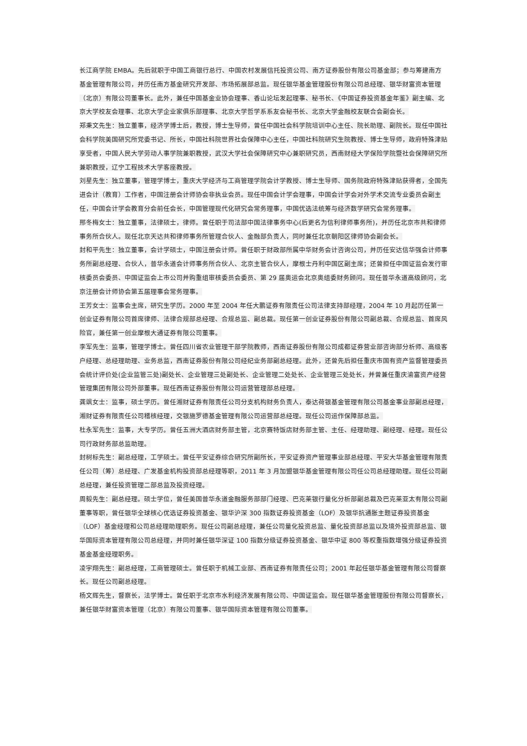长江商学院 EMBA。先后就职于中国工商银行总行、中国农村发展信托投资公司、南方证券股份有限公司基金部；参与筹建南方基金管理有限公司，并历任南方基金研究开发部、市场拓展部总监。现任银华基金管理股份有限公司总经理、银华财富资本管理（北京）有限公司董事长。此外，兼任中国基金业协会理事、香山论坛发起理事、秘书长、《中国证券投资基金年鉴》副主编、北京大学校友会理事、北京大学企业家俱乐部理事、北京大学哲学系系友会秘书长、北京大学金融校友联合会副会长。
郑秉文先生：独立董事，经济学博士后，教授，博士生导师，曾任中国社会科学院培训中心主任、院长助理、副院长。现任中国社会科学院美国研究所党委书记、所长，中国社科院世界社会保障中心主任，中国社科院研究生院教授、博士生导师，政府特殊津贴享受者，中国人民大学劳动人事学院兼职教授，武汉大学社会保障研究中心兼职研究员，西南财经大学保险学院暨社会保障研究所兼职教授，辽宁工程技术大学客座教授。
刘星先生：独立董事，管理学博士，重庆大学经济与工商管理学院会计学教授、博士生导师、国务院政府特殊津贴获得者，全国先进会计（教育）工作者，中国注册会计师协会非执业会员。现任中国会计学会理事，中国会计学会对外学术交流专业委员会副主任，中国会计学会教育分会前任会长，中国管理现代化研究会常务理事，中国优选法统筹与经济数学研究会常务理事。
邢冬梅女士：独立董事，法律硕士，律师。曾任职于司法部中国法律事务中心(后更名为信利律师事务所)，并历任北京市共和律师事务所合伙人。现任北京天达共和律师事务所管理合伙人、金融部负责人，同时兼任北京朝阳区律师协会副会长。
封和平先生：独立董事，会计学硕士，中国注册会计师。曾任职于财政部所属中华财务会计咨询公司，并历任安达信华强会计师事务所副总经理、合伙人，普华永道会计师事务所合伙人、北京主管合伙人，摩根士丹利中国区副主席；还曾担任中国证监会发行审核委员会委员、中国证监会上市公司并购重组审核委员会委员、第 29 届奥运会北京奥组委财务顾问。现任普华永道高级顾问，北京注册会计师协会第五届理事会常务理事。
王芳女士：监事会主席，研究生学历。2000 年至 2004 年任大鹏证券有限责任公司法律支持部经理，2004 年 10 月起历任第一创业证券有限公司首席律师、法律合规部总经理、合规总监、副总裁。现任第一创业证券股份有限公司副总裁、合规总监、首席风险官，兼任第一创业摩根大通证券有限公司董事。
李军先生：监事，管理学博士。曾任四川省农业管理干部学院教师，西南证券股份有限公司成都证券营业部咨询部分析师、高级客户经理、总经理助理、业务总监，西南证券股份有限公司经纪业务部副总经理。此外，还曾先后担任重庆市国有资产监督管理委员会统计评价处(企业监管三处)副处长、企业管理三处副处长、企业管理二处处长、企业管理三处处长，并曾兼任重庆渝富资产经营管理集团有限公司外部董事。现任西南证券股份有限公司运营管理部总经理。
龚飒女士：监事，硕士学历。曾任湘财证券有限责任公司分支机构财务负责人，泰达荷银基金管理有限公司基金事业部副总经理，湘财证券有限责任公司稽核经理，交银施罗德基金管理有限公司运营部总经理。现任公司运作保障部总监。
杜永军先生：监事，大专学历。曾任五洲大酒店财务部主管，北京赛特饭店财务部主管、主任、经理助理、副经理、经理。现任公司行政财务部总监助理。
封树标先生：副总经理，工学硕士。曾任平安证券综合研究所副所长，平安证券资产管理事业部总经理、平安大华基金管理有限责任公司（筹）总经理、广发基金机构投资部总经理等职，2011 年 3 月加盟银华基金管理有限公司任公司总经理助理。现任公司副总经理，兼任投资管理二部总监及投资经理。
周毅先生：副总经理。硕士学位，曾任美国普华永道金融服务部部门经理、巴克莱银行量化分析部副总裁及巴克莱亚太有限公司副董事等职，曾任银华全球核心优选证券投资基金、银华沪深 300 指数证券投资基金（LOF）及银华抗通胀主题证券投资基金（LOF）基金经理和公司总经理助理职务。现任公司副总经理，兼任公司量化投资总监、量化投资部总监以及境外投资部总监、银华国际资本管理有限公司总经理，并同时兼任银华深证 100 指数分级证券投资基金、银华中证 800 等权重指数增强分级证券投资基金基金经理职务。
凌宇翔先生：副总经理，工商管理硕士。曾任职于机械工业部、西南证券有限责任公司；2001 年起任银华基金管理有限公司督察长。现任公司副总经理。
杨文辉先生，督察长，法学博士。曾任职于北京市水利经济发展有限公司、中国证监会。现任银华基金管理股份有限公司督察长，兼任银华财富资本管理（北京）有限公司董事、银华国际资本管理有限公司董事。